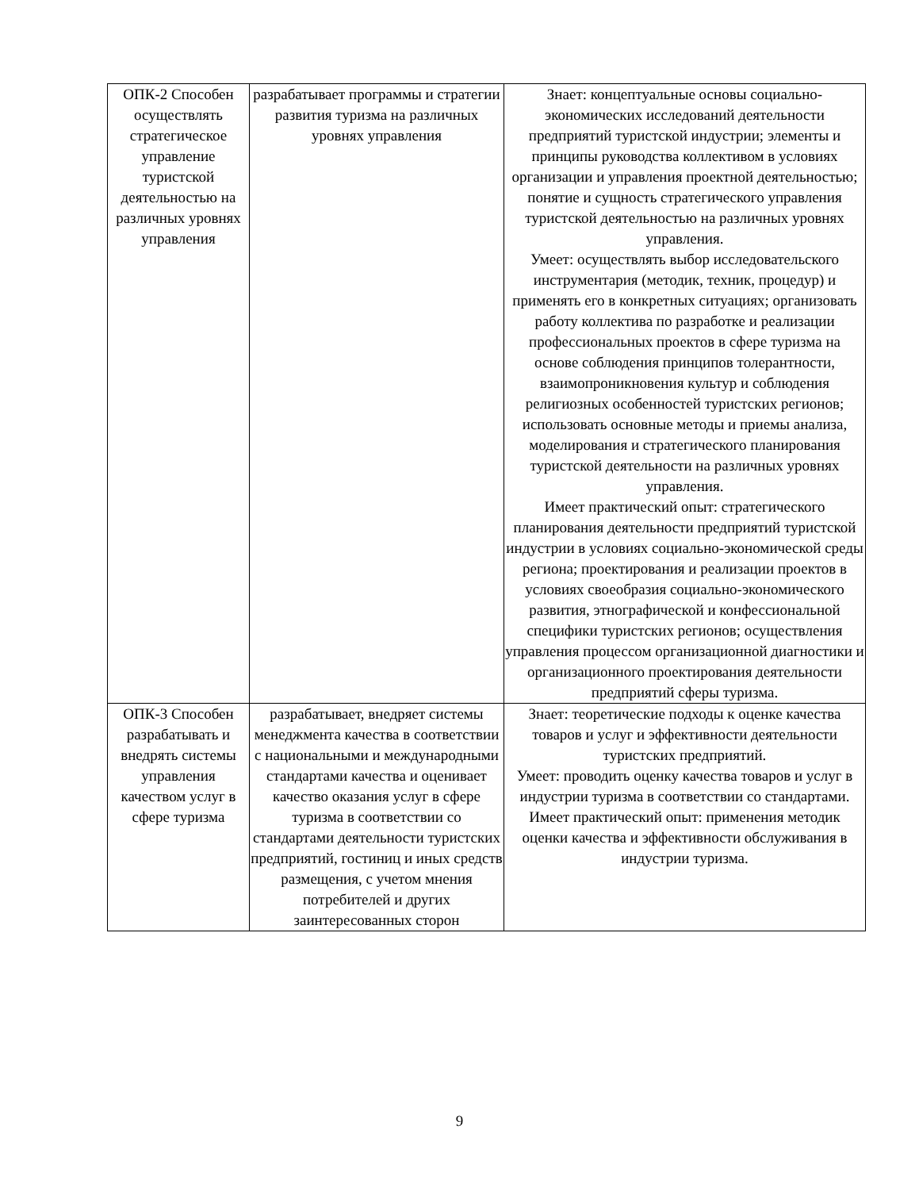| ОПК-2 Способен осуществлять стратегическое управление туристской деятельностью на различных уровнях управления | разрабатывает программы и стратегии развития туризма на различных уровнях управления | Знает: концептуальные основы социально-экономических исследований деятельности предприятий туристской индустрии; элементы и принципы руководства коллективом в условиях организации и управления проектной деятельностью; понятие и сущность стратегического управления туристской деятельностью на различных уровнях управления. Умеет: осуществлять выбор исследовательского инструментария (методик, техник, процедур) и применять его в конкретных ситуациях; организовать работу коллектива по разработке и реализации профессиональных проектов в сфере туризма на основе соблюдения принципов толерантности, взаимопроникновения культур и соблюдения религиозных особенностей туристских регионов; использовать основные методы и приемы анализа, моделирования и стратегического планирования туристской деятельности на различных уровнях управления. Имеет практический опыт: стратегического планирования деятельности предприятий туристской индустрии в условиях социально-экономической среды региона; проектирования и реализации проектов в условиях своеобразия социально-экономического развития, этнографической и конфессиональной специфики туристских регионов; осуществления управления процессом организационной диагностики и организационного проектирования деятельности предприятий сферы туризма. |
| ОПК-3 Способен разрабатывать и внедрять системы управления качеством услуг в сфере туризма | разрабатывает, внедряет системы менеджмента качества в соответствии с национальными и международными стандартами качества и оценивает качество оказания услуг в сфере туризма в соответствии со стандартами деятельности туристских предприятий, гостиниц и иных средств размещения, с учетом мнения потребителей и других заинтересованных сторон | Знает: теоретические подходы к оценке качества товаров и услуг и эффективности деятельности туристских предприятий. Умеет: проводить оценку качества товаров и услуг в индустрии туризма в соответствии со стандартами. Имеет практический опыт: применения методик оценки качества и эффективности обслуживания в индустрии туризма. |
9